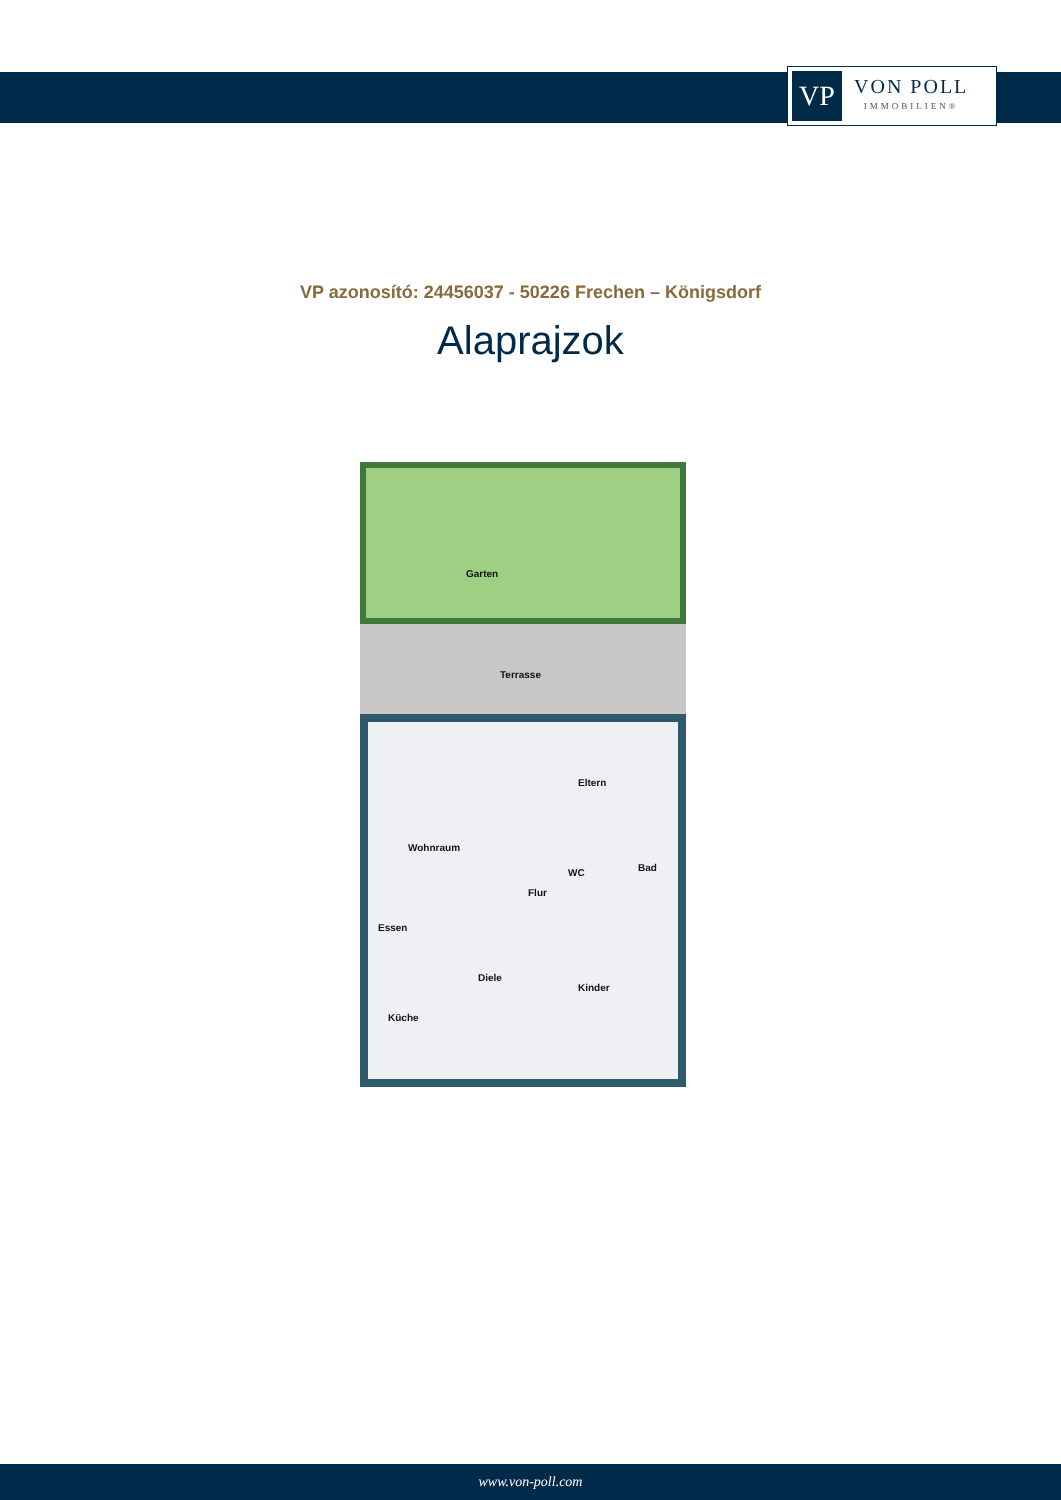VP
VON POLL
IMMOBILIEN®
VP azonosító: 24456037 - 50226 Frechen – Königsdorf
Alaprajzok
Garten
Terrasse
Eltern
Wohnraum
Bad WC
Flur
Essen
Diele
Kinder
Küche
www.von-poll.com